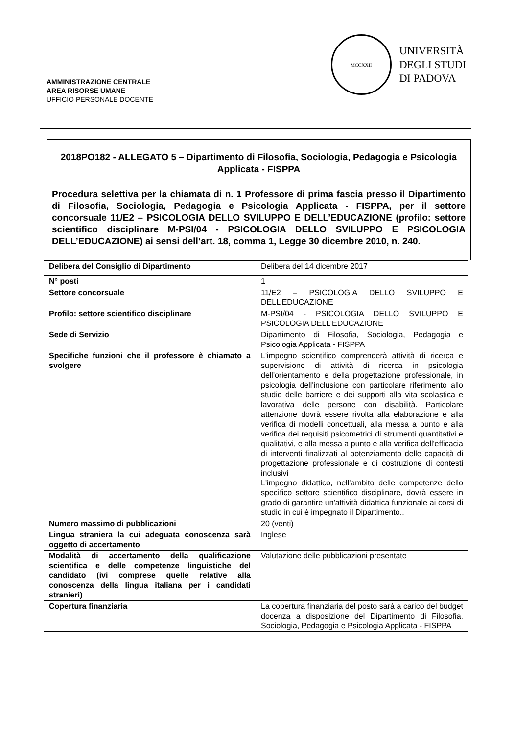AMMINISTRAZIONE CENTRALE
AREA RISORSE UMANE
UFFICIO PERSONALE DOCENTE
MCCXXII
UNIVERSITÀ
DEGLI STUDI
DI PADOVA
2018PO182 - ALLEGATO 5 – Dipartimento di Filosofia, Sociologia, Pedagogia e Psicologia Applicata - FISPPA
Procedura selettiva per la chiamata di n. 1 Professore di prima fascia presso il Dipartimento di Filosofia, Sociologia, Pedagogia e Psicologia Applicata - FISPPA, per il settore concorsuale 11/E2 – PSICOLOGIA DELLO SVILUPPO E DELL’EDUCAZIONE (profilo: settore scientifico disciplinare M-PSI/04 - PSICOLOGIA DELLO SVILUPPO E PSICOLOGIA DELL’EDUCAZIONE) ai sensi dell’art. 18, comma 1, Legge 30 dicembre 2010, n. 240.
| Delibera del Consiglio di Dipartimento | Delibera del 14 dicembre 2017 |
| N° posti | 1 |
| Settore concorsuale | 11/E2 – PSICOLOGIA DELLO SVILUPPO E DELL’EDUCAZIONE |
| Profilo: settore scientifico disciplinare | M-PSI/04 - PSICOLOGIA DELLO SVILUPPO E PSICOLOGIA DELL’EDUCAZIONE |
| Sede di Servizio | Dipartimento di Filosofia, Sociologia, Pedagogia e Psicologia Applicata - FISPPA |
| Specifiche funzioni che il professore è chiamato a svolgere | L'impegno scientifico comprenderà attività di ricerca e supervisione di attività di ricerca in psicologia dell'orientamento e della progettazione professionale, in psicologia dell'inclusione con particolare riferimento allo studio delle barriere e dei supporti alla vita scolastica e lavorativa delle persone con disabilità. Particolare attenzione dovrà essere rivolta alla elaborazione e alla verifica di modelli concettuali, alla messa a punto e alla verifica dei requisiti psicometrici di strumenti quantitativi e qualitativi, e alla messa a punto e alla verifica dell'efficacia di interventi finalizzati al potenziamento delle capacità di progettazione professionale e di costruzione di contesti inclusivi L'impegno didattico, nell'ambito delle competenze dello specìfico settore scientifico disciplinare, dovrà essere in grado di garantire un'attività didattica funzionale ai corsi di studio in cui è impegnato il Dipartimento.. |
| Numero massimo di pubblicazioni | 20 (venti) |
| Lingua straniera la cui adeguata conoscenza sarà oggetto di accertamento | Inglese |
| Modalità di accertamento della qualificazione scientifica e delle competenze linguistiche del candidato (ivi comprese quelle relative alla conoscenza della lingua italiana per i candidati stranieri) | Valutazione delle pubblicazioni presentate |
| Copertura finanziaria | La copertura finanziaria del posto sarà a carico del budget docenza a disposizione del Dipartimento di Filosofia, Sociologia, Pedagogia e Psicologia Applicata - FISPPA |